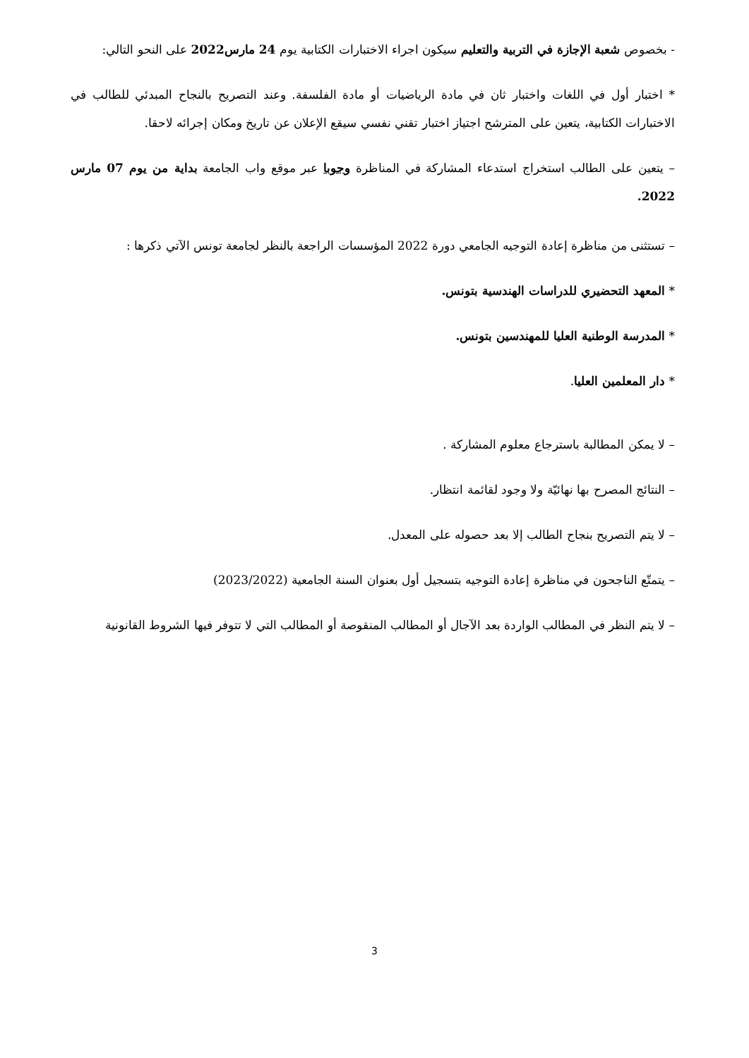- بخصوص شعبة الإجازة في التربية والتعليم سيكون اجراء الاختبارات الكتابية يوم 24 مارس2022 على النحو التالي:
* اختبار أول في اللغات واختبار ثان في مادة الرياضيات أو مادة الفلسفة. وعند التصريح بالنجاح المبدئي للطالب في الاختبارات الكتابية، يتعين على المترشح اجتياز اختبار تقني نفسي سيقع الإعلان عن تاريخ ومكان إجرائه لاحقا.
– يتعين على الطالب استخراج استدعاء المشاركة في المناظرة وجوبا عبر موقع واب الجامعة بداية من يوم 07 مارس 2022.
– تستثنى من مناظرة إعادة التوجيه الجامعي دورة 2022 المؤسسات الراجعة بالنظر لجامعة تونس الآتي ذكرها :
* المعهد التحضيري للدراسات الهندسية بتونس.
* المدرسة الوطنية العليا للمهندسين بتونس.
* دار المعلمين العليا.
– لا يمكن المطالبة باسترجاع معلوم المشاركة .
– النتائج المصرح بها نهائيّة ولا وجود لقائمة انتظار.
– لا يتم التصريح بنجاح الطالب إلا بعد حصوله على المعدل.
– يتمتّع الناجحون في مناظرة إعادة التوجيه بتسجيل أول بعنوان السنة الجامعية (2023/2022)
– لا يتم النظر في المطالب الواردة بعد الآجال أو المطالب المنقوصة أو المطالب التي لا تتوفر فيها الشروط القانونية
3